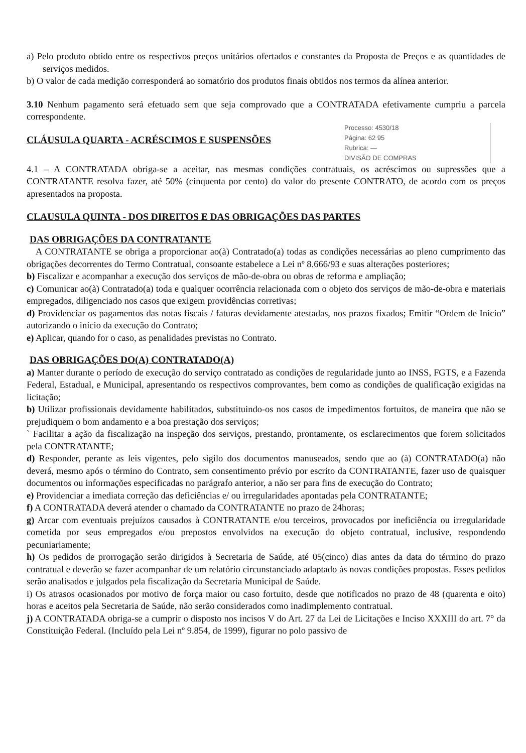a) Pelo produto obtido entre os respectivos preços unitários ofertados e constantes da Proposta de Preços e as quantidades de serviços medidos.
b) O valor de cada medição corresponderá ao somatório dos produtos finais obtidos nos termos da alínea anterior.
3.10 Nenhum pagamento será efetuado sem que seja comprovado que a CONTRATADA efetivamente cumpriu a parcela correspondente.
Processo: 4530/18
Página: 62 95
Rubrica: —
DIVISÃO DE COMPRAS
CLÁUSULA QUARTA - ACRÉSCIMOS E SUSPENSÕES
4.1 – A CONTRATADA obriga-se a aceitar, nas mesmas condições contratuais, os acréscimos ou supressões que a CONTRATANTE resolva fazer, até 50% (cinquenta por cento) do valor do presente CONTRATO, de acordo com os preços apresentados na proposta.
CLAUSULA QUINTA - DOS DIREITOS E DAS OBRIGAÇÕES DAS PARTES
DAS OBRIGAÇÕES DA CONTRATANTE
A CONTRATANTE se obriga a proporcionar ao(à) Contratado(a) todas as condições necessárias ao pleno cumprimento das obrigações decorrentes do Termo Contratual, consoante estabelece a Lei nº 8.666/93 e suas alterações posteriores;
b) Fiscalizar e acompanhar a execução dos serviços de mão-de-obra ou obras de reforma e ampliação;
c) Comunicar ao(à) Contratado(a) toda e qualquer ocorrência relacionada com o objeto dos serviços de mão-de-obra e materiais empregados, diligenciado nos casos que exigem providências corretivas;
d) Providenciar os pagamentos das notas fiscais / faturas devidamente atestadas, nos prazos fixados; Emitir “Ordem de Inicio” autorizando o início da execução do Contrato;
e) Aplicar, quando for o caso, as penalidades previstas no Contrato.
DAS OBRIGAÇÕES DO(A) CONTRATADO(A)
a) Manter durante o período de execução do serviço contratado as condições de regularidade junto ao INSS, FGTS, e a Fazenda Federal, Estadual, e Municipal, apresentando os respectivos comprovantes, bem como as condições de qualificação exigidas na licitação;
b) Utilizar profissionais devidamente habilitados, substituindo-os nos casos de impedimentos fortuitos, de maneira que não se prejudiquem o bom andamento e a boa prestação dos serviços;
` Facilitar a ação da fiscalização na inspeção dos serviços, prestando, prontamente, os esclarecimentos que forem solicitados pela CONTRATANTE;
d) Responder, perante as leis vigentes, pelo sigilo dos documentos manuseados, sendo que ao (à) CONTRATADO(a) não deverá, mesmo após o término do Contrato, sem consentimento prévio por escrito da CONTRATANTE, fazer uso de quaisquer documentos ou informações especificadas no parágrafo anterior, a não ser para fins de execução do Contrato;
e) Providenciar a imediata correção das deficiências e/ ou irregularidades apontadas pela CONTRATANTE;
f) A CONTRATADA deverá atender o chamado da CONTRATANTE no prazo de 24horas;
g) Arcar com eventuais prejuízos causados à CONTRATANTE e/ou terceiros, provocados por ineficiência ou irregularidade cometida por seus empregados e/ou prepostos envolvidos na execução do objeto contratual, inclusive, respondendo pecuniariamente;
h) Os pedidos de prorrogação serão dirigidos à Secretaria de Saúde, até 05(cinco) dias antes da data do término do prazo contratual e deverão se fazer acompanhar de um relatório circunstanciado adaptado às novas condições propostas. Esses pedidos serão analisados e julgados pela fiscalização da Secretaria Municipal de Saúde.
i) Os atrasos ocasionados por motivo de força maior ou caso fortuito, desde que notificados no prazo de 48 (quarenta e oito) horas e aceitos pela Secretaria de Saúde, não serão considerados como inadimplemento contratual.
j) A CONTRATADA obriga-se a cumprir o disposto nos incisos V do Art. 27 da Lei de Licitações e Inciso XXXIII do art. 7° da Constituição Federal. (Incluído pela Lei nº 9.854, de 1999), figurar no polo passivo de